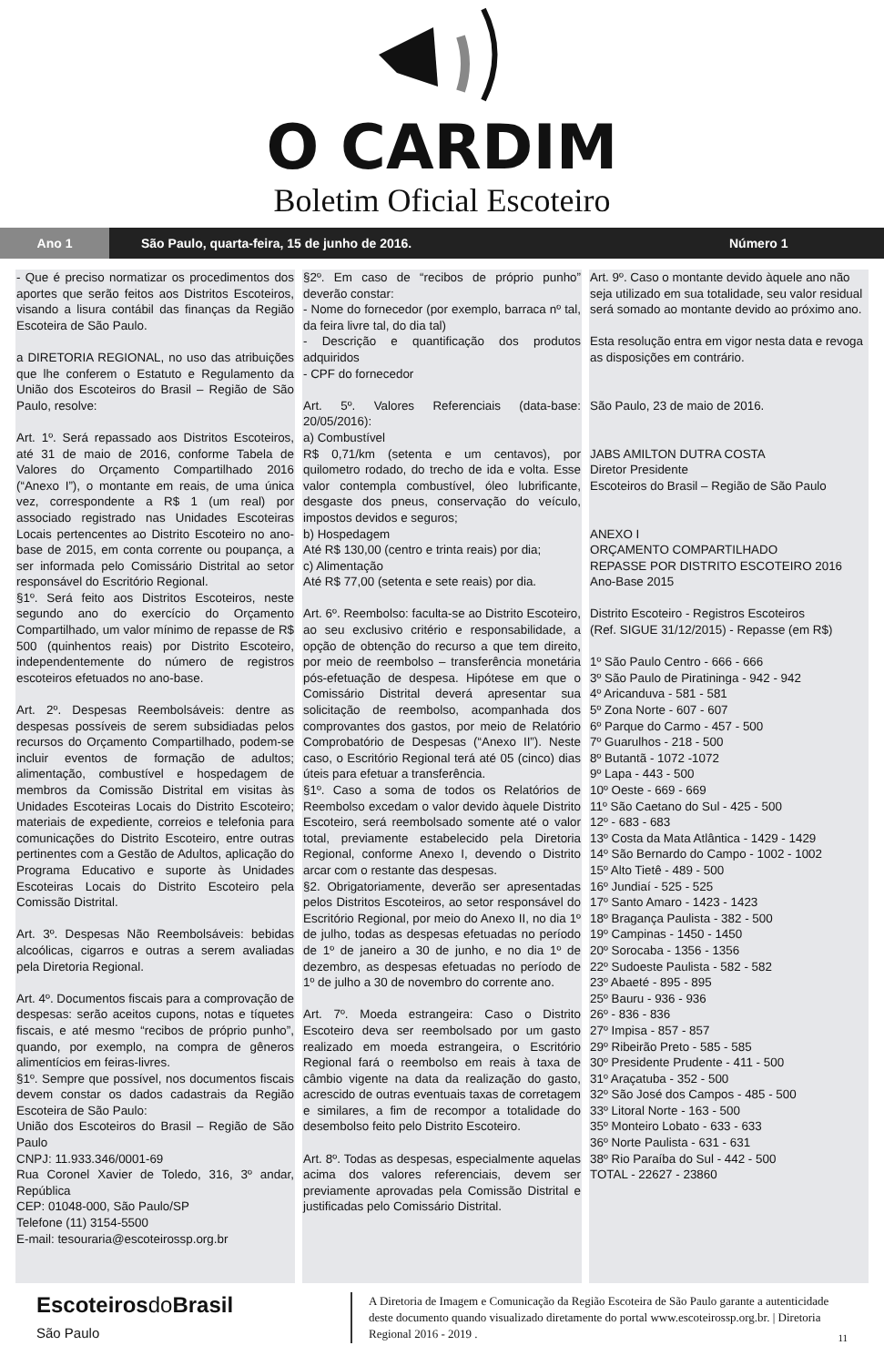O CARDIM
Boletim Oficial Escoteiro
Ano 1
São Paulo, quarta-feira, 15 de junho de 2016.
Número 1
- Que é preciso normatizar os procedimentos dos aportes que serão feitos aos Distritos Escoteiros, visando a lisura contábil das finanças da Região Escoteira de São Paulo.
a DIRETORIA REGIONAL, no uso das atribuições que lhe conferem o Estatuto e Regulamento da União dos Escoteiros do Brasil – Região de São Paulo, resolve:
Art. 1º. Será repassado aos Distritos Escoteiros, até 31 de maio de 2016, conforme Tabela de Valores do Orçamento Compartilhado 2016 (“Anexo I”), o montante em reais, de uma única vez, correspondente a R$ 1 (um real) por associado registrado nas Unidades Escoteiras Locais pertencentes ao Distrito Escoteiro no ano-base de 2015, em conta corrente ou poupança, a ser informada pelo Comissário Distrital ao setor responsável do Escritório Regional.
§1º. Será feito aos Distritos Escoteiros, neste segundo ano do exercício do Orçamento Compartilhado, um valor mínimo de repasse de R$ 500 (quinhentos reais) por Distrito Escoteiro, independentemente do número de registros escoteiros efetuados no ano-base.
Art. 2º. Despesas Reembolsáveis: dentre as despesas possíveis de serem subsidiadas pelos recursos do Orçamento Compartilhado, podem-se incluir eventos de formação de adultos; alimentação, combustível e hospedagem de membros da Comissão Distrital em visitas às Unidades Escoteiras Locais do Distrito Escoteiro; materiais de expediente, correios e telefonia para comunicações do Distrito Escoteiro, entre outras pertinentes com a Gestão de Adultos, aplicação do Programa Educativo e suporte às Unidades Escoteiras Locais do Distrito Escoteiro pela Comissão Distrital.
Art. 3º. Despesas Não Reembolsáveis: bebidas alcoólicas, cigarros e outras a serem avaliadas pela Diretoria Regional.
Art. 4º. Documentos fiscais para a comprovação de despesas: serão aceitos cupons, notas e tíquetes fiscais, e até mesmo “recibos de próprio punho”, quando, por exemplo, na compra de gêneros alimentícios em feiras-livres.
§1º. Sempre que possível, nos documentos fiscais devem constar os dados cadastrais da Região Escoteira de São Paulo:
União dos Escoteiros do Brasil – Região de São Paulo
CNPJ: 11.933.346/0001-69
Rua Coronel Xavier de Toledo, 316, 3º andar, República
CEP: 01048-000, São Paulo/SP
Telefone (11) 3154-5500
E-mail: tesouraria@escoteirossp.org.br
§2º. Em caso de “recibos de próprio punho” deverão constar:
- Nome do fornecedor (por exemplo, barraca nº tal, da feira livre tal, do dia tal)
- Descrição e quantificação dos produtos adquiridos
- CPF do fornecedor
Art. 5º. Valores Referenciais (data-base: 20/05/2016):
a) Combustível
R$ 0,71/km (setenta e um centavos), por quilometro rodado, do trecho de ida e volta. Esse valor contempla combustível, óleo lubrificante, desgaste dos pneus, conservação do veículo, impostos devidos e seguros;
b) Hospedagem
Até R$ 130,00 (centro e trinta reais) por dia;
c) Alimentação
Até R$ 77,00 (setenta e sete reais) por dia.
Art. 6º. Reembolso: faculta-se ao Distrito Escoteiro, ao seu exclusivo critério e responsabilidade, a opção de obtenção do recurso a que tem direito, por meio de reembolso – transferência monetária pós-efetuação de despesa. Hipótese em que o Comissário Distrital deverá apresentar sua solicitação de reembolso, acompanhada dos comprovantes dos gastos, por meio de Relatório Comprobatório de Despesas (“Anexo II”). Neste caso, o Escritório Regional terá até 05 (cinco) dias úteis para efetuar a transferência.
§1º. Caso a soma de todos os Relatórios de Reembolso excedam o valor devido àquele Distrito Escoteiro, será reembolsado somente até o valor total, previamente estabelecido pela Diretoria Regional, conforme Anexo I, devendo o Distrito arcar com o restante das despesas.
§2. Obrigatoriamente, deverão ser apresentadas pelos Distritos Escoteiros, ao setor responsável do Escritório Regional, por meio do Anexo II, no dia 1º de julho, todas as despesas efetuadas no período de 1º de janeiro a 30 de junho, e no dia 1º de dezembro, as despesas efetuadas no período de 1º de julho a 30 de novembro do corrente ano.
Art. 7º. Moeda estrangeira: Caso o Distrito Escoteiro deva ser reembolsado por um gasto realizado em moeda estrangeira, o Escritório Regional fará o reembolso em reais à taxa de câmbio vigente na data da realização do gasto, acrescido de outras eventuais taxas de corretagem e similares, a fim de recompor a totalidade do desembolso feito pelo Distrito Escoteiro.
Art. 8º. Todas as despesas, especialmente aquelas acima dos valores referenciais, devem ser previamente aprovadas pela Comissão Distrital e justificadas pelo Comissário Distrital.
Art. 9º. Caso o montante devido àquele ano não seja utilizado em sua totalidade, seu valor residual será somado ao montante devido ao próximo ano.
Esta resolução entra em vigor nesta data e revoga as disposições em contrário.
São Paulo, 23 de maio de 2016.
JABS AMILTON DUTRA COSTA
Diretor Presidente
Escoteiros do Brasil – Região de São Paulo
ANEXO I
ORÇAMENTO COMPARTILHADO
REPASSE POR DISTRITO ESCOTEIRO 2016
Ano-Base 2015
Distrito Escoteiro - Registros Escoteiros
(Ref. SIGUE 31/12/2015) - Repasse (em R$)
1º São Paulo Centro - 666 - 666
3º São Paulo de Piratininga - 942 - 942
4º Aricanduva - 581 - 581
5º Zona Norte - 607 - 607
6º Parque do Carmo - 457 - 500
7º Guarulhos - 218 - 500
8º Butantã - 1072 -1072
9º Lapa - 443 - 500
10º Oeste - 669 - 669
11º São Caetano do Sul - 425 - 500
12º - 683 - 683
13º Costa da Mata Atlântica - 1429 - 1429
14º São Bernardo do Campo - 1002 - 1002
15º Alto Tietê - 489 - 500
16º Jundiaí - 525 - 525
17º Santo Amaro - 1423 - 1423
18º Bragança Paulista - 382 - 500
19º Campinas - 1450 - 1450
20º Sorocaba - 1356 - 1356
22º Sudoeste Paulista - 582 - 582
23º Abaeté - 895 - 895
25º Bauru - 936 - 936
26º - 836 - 836
27º Impisa - 857 - 857
29º Ribeirão Preto - 585 - 585
30º Presidente Prudente - 411 - 500
31º Araçatuba - 352 - 500
32º São José dos Campos - 485 - 500
33º Litoral Norte - 163 - 500
35º Monteiro Lobato - 633 - 633
36º Norte Paulista - 631 - 631
38º Rio Paraíba do Sul - 442 - 500
TOTAL - 22627 - 23860
EscoteirosdoBrasil
São Paulo
A Diretoria de Imagem e Comunicação da Região Escoteira de São Paulo garante a autenticidade deste documento quando visualizado diretamente do portal www.escoteirossp.org.br. | Diretoria Regional 2016 - 2019 .
11